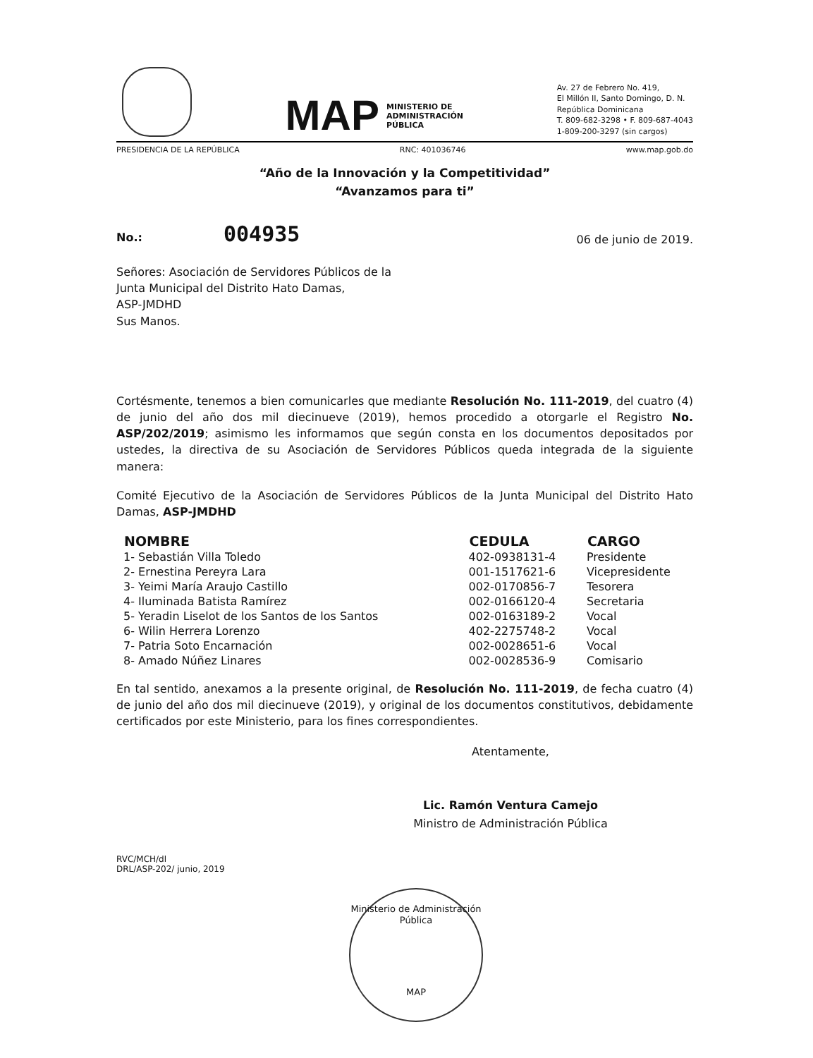MAP MINISTERIO DE
ADMINISTRACIÓN
PÚBLICA
Av. 27 de Febrero No. 419,
El Millón II, Santo Domingo, D. N.
República Dominicana
T. 809-682-3298 • F. 809-687-4043
1-809-200-3297 (sin cargos)
PRESIDENCIA DE LA REPÚBLICA RNC: 401036746 www.map.gob.do
“Año de la Innovación y la Competitividad”
“Avanzamos para ti”
No.: 004935 06 de junio de 2019.
Señores: Asociación de Servidores Públicos de la
Junta Municipal del Distrito Hato Damas,
ASP-JMDHD
Sus Manos.
Cortésmente, tenemos a bien comunicarles que mediante Resolución No. 111-2019, del cuatro (4) de junio del año dos mil diecinueve (2019), hemos procedido a otorgarle el Registro No. ASP/202/2019; asimismo les informamos que según consta en los documentos depositados por ustedes, la directiva de su Asociación de Servidores Públicos queda integrada de la siguiente manera:
Comité Ejecutivo de la Asociación de Servidores Públicos de la Junta Municipal del Distrito Hato Damas, ASP-JMDHD
| NOMBRE | CEDULA | CARGO |
| --- | --- | --- |
| 1- Sebastián Villa Toledo | 402-0938131-4 | Presidente |
| 2- Ernestina Pereyra Lara | 001-1517621-6 | Vicepresidente |
| 3- Yeimi María Araujo Castillo | 002-0170856-7 | Tesorera |
| 4- Iluminada Batista Ramírez | 002-0166120-4 | Secretaria |
| 5- Yeradin Liselot de los Santos de los Santos | 002-0163189-2 | Vocal |
| 6- Wilin Herrera Lorenzo | 402-2275748-2 | Vocal |
| 7- Patria Soto Encarnación | 002-0028651-6 | Vocal |
| 8- Amado Núñez Linares | 002-0028536-9 | Comisario |
En tal sentido, anexamos a la presente original, de Resolución No. 111-2019, de fecha cuatro (4) de junio del año dos mil diecinueve (2019), y original de los documentos constitutivos, debidamente certificados por este Ministerio, para los fines correspondientes.
Atentamente,
Lic. Ramón Ventura Camejo
Ministro de Administración Pública
RVC/MCH/dl
DRL/ASP-202/ junio, 2019
Ministerio de Administración Pública
MAP